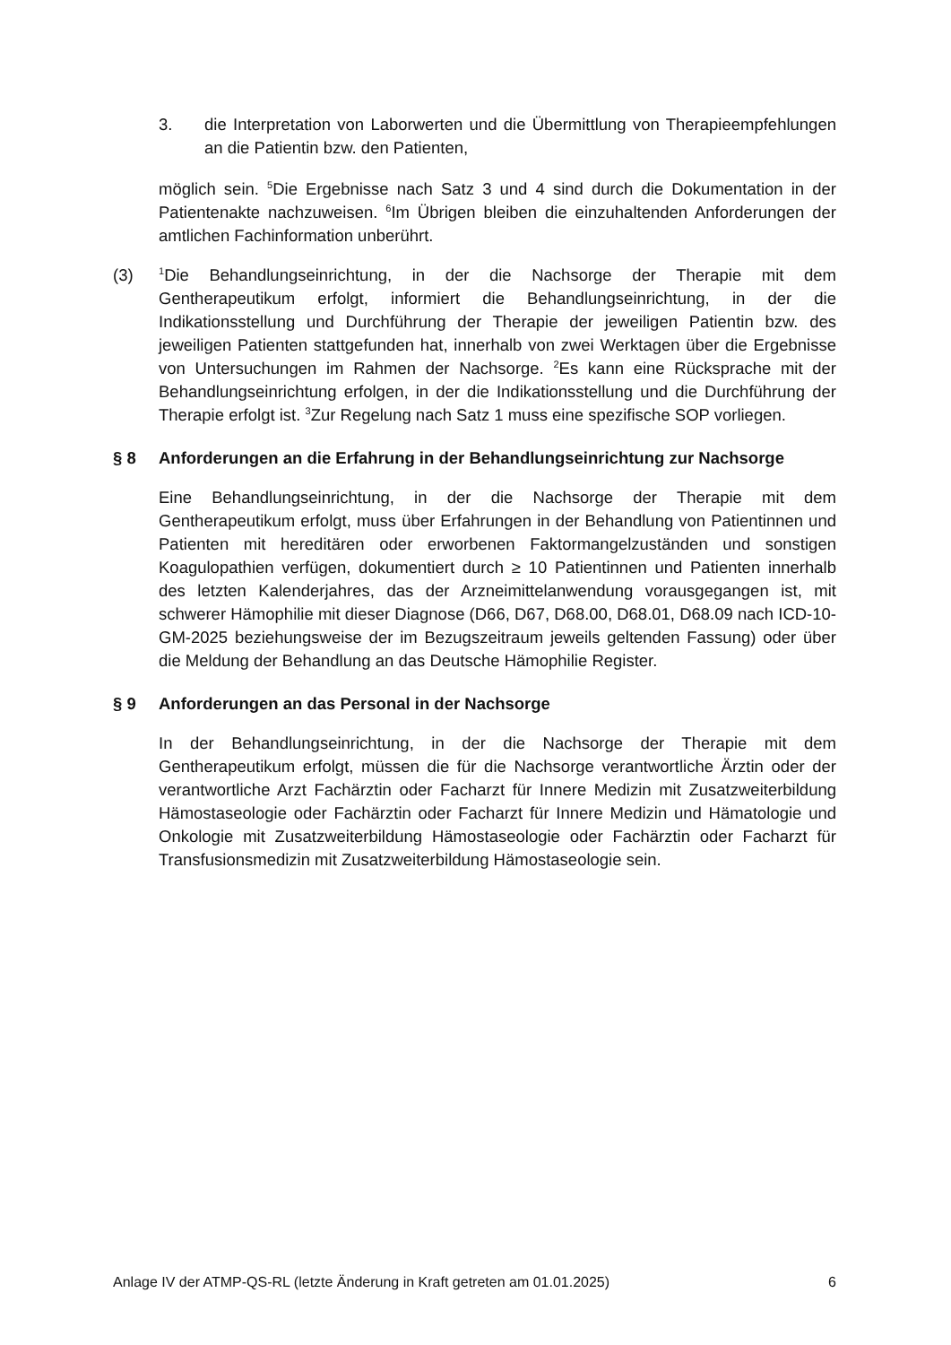3. die Interpretation von Laborwerten und die Übermittlung von Therapieempfehlungen an die Patientin bzw. den Patienten,
möglich sein. <sup>5</sup>Die Ergebnisse nach Satz 3 und 4 sind durch die Dokumentation in der Patientenakte nachzuweisen. <sup>6</sup>Im Übrigen bleiben die einzuhaltenden Anforderungen der amtlichen Fachinformation unberührt.
(3)
<sup>1</sup> Die Behandlungseinrichtung, in der die Nachsorge der Therapie mit dem Gentherapeutikum erfolgt, informiert die Behandlungseinrichtung, in der die Indikationsstellung und Durchführung der Therapie der jeweiligen Patientin bzw. des jeweiligen Patienten stattgefunden hat, innerhalb von zwei Werktagen über die Ergebnisse von Untersuchungen im Rahmen der Nachsorge. <sup>2</sup>Es kann eine Rücksprache mit der Behandlungseinrichtung erfolgen, in der die Indikationsstellung und die Durchführung der Therapie erfolgt ist. <sup>3</sup>Zur Regelung nach Satz 1 muss eine spezifische SOP vorliegen.
§ 8 Anforderungen an die Erfahrung in der Behandlungseinrichtung zur Nachsorge
Eine Behandlungseinrichtung, in der die Nachsorge der Therapie mit dem Gentherapeutikum erfolgt, muss über Erfahrungen in der Behandlung von Patientinnen und Patienten mit hereditären oder erworbenen Faktormangelzuständen und sonstigen Koagulopathien verfügen, dokumentiert durch ≥ 10 Patientinnen und Patienten innerhalb des letzten Kalenderjahres, das der Arzneimittelanwendung vorausgegangen ist, mit schwerer Hämophilie mit dieser Diagnose (D66, D67, D68.00, D68.01, D68.09 nach ICD-10-GM-2025 beziehungsweise der im Bezugszeitraum jeweils geltenden Fassung) oder über die Meldung der Behandlung an das Deutsche Hämophilie Register.
§ 9 Anforderungen an das Personal in der Nachsorge
In der Behandlungseinrichtung, in der die Nachsorge der Therapie mit dem Gentherapeutikum erfolgt, müssen die für die Nachsorge verantwortliche Ärztin oder der verantwortliche Arzt Fachärztin oder Facharzt für Innere Medizin mit Zusatzweiterbildung Hämostaseologie oder Fachärztin oder Facharzt für Innere Medizin und Hämatologie und Onkologie mit Zusatzweiterbildung Hämostaseologie oder Fachärztin oder Facharzt für Transfusionsmedizin mit Zusatzweiterbildung Hämostaseologie sein.
Anlage IV der ATMP-QS-RL (letzte Änderung in Kraft getreten am 01.01.2025) 6